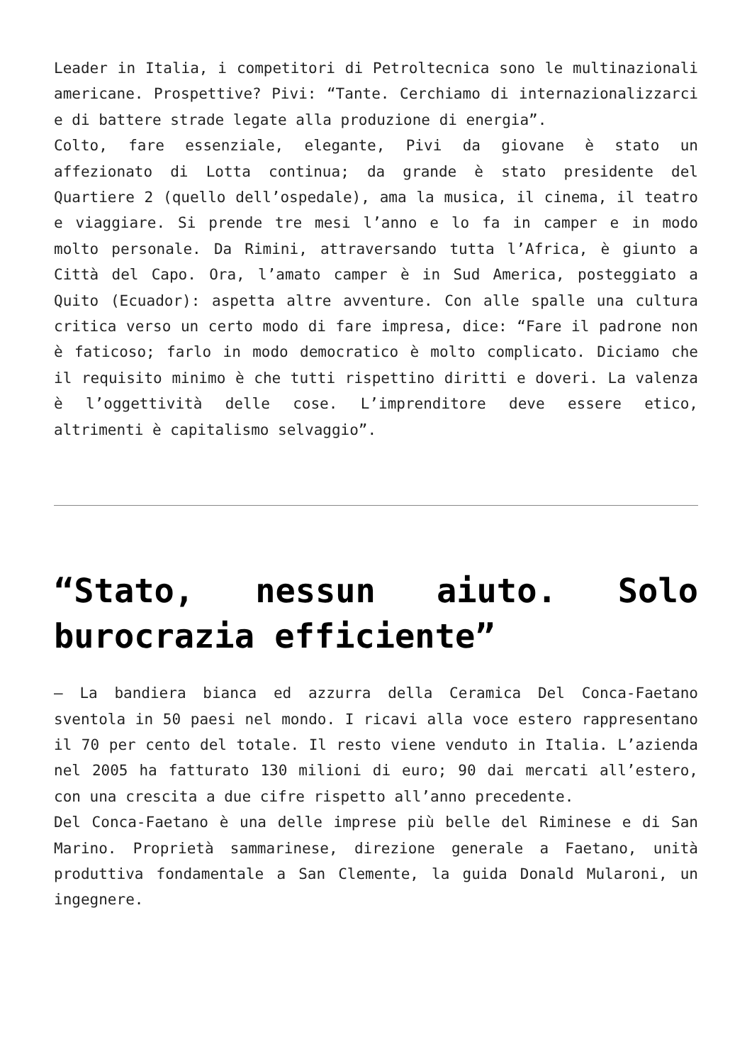Leader in Italia, i competitori di Petroltecnica sono le multinazionali americane. Prospettive? Pivi: “Tante. Cerchiamo di internazionalizzarci e di battere strade legate alla produzione di energia”.
Colto, fare essenziale, elegante, Pivi da giovane è stato un affezionato di Lotta continua; da grande è stato presidente del Quartiere 2 (quello dell’ospedale), ama la musica, il cinema, il teatro e viaggiare. Si prende tre mesi l’anno e lo fa in camper e in modo molto personale. Da Rimini, attraversando tutta l’Africa, è giunto a Città del Capo. Ora, l’amato camper è in Sud America, posteggiato a Quito (Ecuador): aspetta altre avventure. Con alle spalle una cultura critica verso un certo modo di fare impresa, dice: “Fare il padrone non è faticoso; farlo in modo democratico è molto complicato. Diciamo che il requisito minimo è che tutti rispettino diritti e doveri. La valenza è l’oggettività delle cose. L’imprenditore deve essere etico, altrimenti è capitalismo selvaggio”.
“Stato, nessun aiuto. Solo burocrazia efficiente”
– La bandiera bianca ed azzurra della Ceramica Del Conca-Faetano sventola in 50 paesi nel mondo. I ricavi alla voce estero rappresentano il 70 per cento del totale. Il resto viene venduto in Italia. L’azienda nel 2005 ha fatturato 130 milioni di euro; 90 dai mercati all’estero, con una crescita a due cifre rispetto all’anno precedente.
Del Conca-Faetano è una delle imprese più belle del Riminese e di San Marino. Proprietà sammarinese, direzione generale a Faetano, unità produttiva fondamentale a San Clemente, la guida Donald Mularoni, un ingegnere.